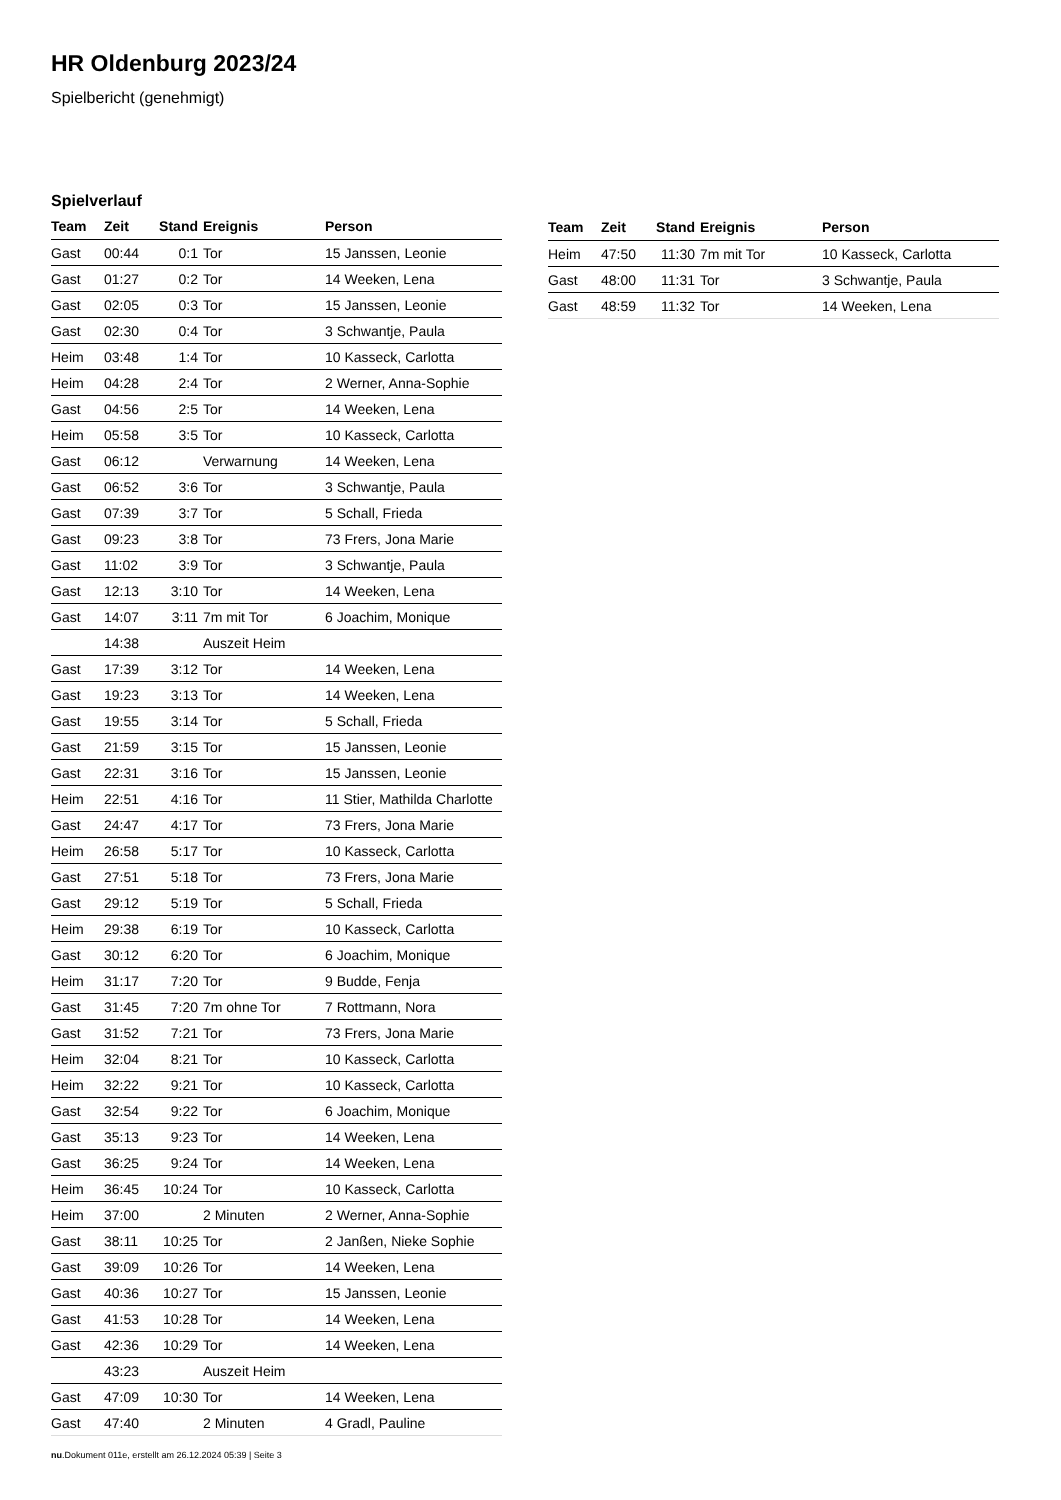HR Oldenburg 2023/24
Spielbericht (genehmigt)
Spielverlauf
| Team | Zeit | Stand | Ereignis | Person |
| --- | --- | --- | --- | --- |
| Gast | 00:44 | 0:1 | Tor | 15 Janssen, Leonie |
| Gast | 01:27 | 0:2 | Tor | 14 Weeken, Lena |
| Gast | 02:05 | 0:3 | Tor | 15 Janssen, Leonie |
| Gast | 02:30 | 0:4 | Tor | 3 Schwantje, Paula |
| Heim | 03:48 | 1:4 | Tor | 10 Kasseck, Carlotta |
| Heim | 04:28 | 2:4 | Tor | 2 Werner, Anna-Sophie |
| Gast | 04:56 | 2:5 | Tor | 14 Weeken, Lena |
| Heim | 05:58 | 3:5 | Tor | 10 Kasseck, Carlotta |
| Gast | 06:12 | | Verwarnung | 14 Weeken, Lena |
| Gast | 06:52 | 3:6 | Tor | 3 Schwantje, Paula |
| Gast | 07:39 | 3:7 | Tor | 5 Schall, Frieda |
| Gast | 09:23 | 3:8 | Tor | 73 Frers, Jona Marie |
| Gast | 11:02 | 3:9 | Tor | 3 Schwantje, Paula |
| Gast | 12:13 | 3:10 | Tor | 14 Weeken, Lena |
| Gast | 14:07 | 3:11 | 7m mit Tor | 6 Joachim, Monique |
| | 14:38 | | Auszeit Heim | |
| Gast | 17:39 | 3:12 | Tor | 14 Weeken, Lena |
| Gast | 19:23 | 3:13 | Tor | 14 Weeken, Lena |
| Gast | 19:55 | 3:14 | Tor | 5 Schall, Frieda |
| Gast | 21:59 | 3:15 | Tor | 15 Janssen, Leonie |
| Gast | 22:31 | 3:16 | Tor | 15 Janssen, Leonie |
| Heim | 22:51 | 4:16 | Tor | 11 Stier, Mathilda Charlotte |
| Gast | 24:47 | 4:17 | Tor | 73 Frers, Jona Marie |
| Heim | 26:58 | 5:17 | Tor | 10 Kasseck, Carlotta |
| Gast | 27:51 | 5:18 | Tor | 73 Frers, Jona Marie |
| Gast | 29:12 | 5:19 | Tor | 5 Schall, Frieda |
| Heim | 29:38 | 6:19 | Tor | 10 Kasseck, Carlotta |
| Gast | 30:12 | 6:20 | Tor | 6 Joachim, Monique |
| Heim | 31:17 | 7:20 | Tor | 9 Budde, Fenja |
| Gast | 31:45 | 7:20 | 7m ohne Tor | 7 Rottmann, Nora |
| Gast | 31:52 | 7:21 | Tor | 73 Frers, Jona Marie |
| Heim | 32:04 | 8:21 | Tor | 10 Kasseck, Carlotta |
| Heim | 32:22 | 9:21 | Tor | 10 Kasseck, Carlotta |
| Gast | 32:54 | 9:22 | Tor | 6 Joachim, Monique |
| Gast | 35:13 | 9:23 | Tor | 14 Weeken, Lena |
| Gast | 36:25 | 9:24 | Tor | 14 Weeken, Lena |
| Heim | 36:45 | 10:24 | Tor | 10 Kasseck, Carlotta |
| Heim | 37:00 | | 2 Minuten | 2 Werner, Anna-Sophie |
| Gast | 38:11 | 10:25 | Tor | 2 Janßen, Nieke Sophie |
| Gast | 39:09 | 10:26 | Tor | 14 Weeken, Lena |
| Gast | 40:36 | 10:27 | Tor | 15 Janssen, Leonie |
| Gast | 41:53 | 10:28 | Tor | 14 Weeken, Lena |
| Gast | 42:36 | 10:29 | Tor | 14 Weeken, Lena |
| | 43:23 | | Auszeit Heim | |
| Gast | 47:09 | 10:30 | Tor | 14 Weeken, Lena |
| Gast | 47:40 | | 2 Minuten | 4 Gradl, Pauline |
| Team | Zeit | Stand | Ereignis | Person |
| --- | --- | --- | --- | --- |
| Heim | 47:50 | 11:30 | 7m mit Tor | 10 Kasseck, Carlotta |
| Gast | 48:00 | 11:31 | Tor | 3 Schwantje, Paula |
| Gast | 48:59 | 11:32 | Tor | 14 Weeken, Lena |
nu.Dokument 011e, erstellt am 26.12.2024 05:39 | Seite 3